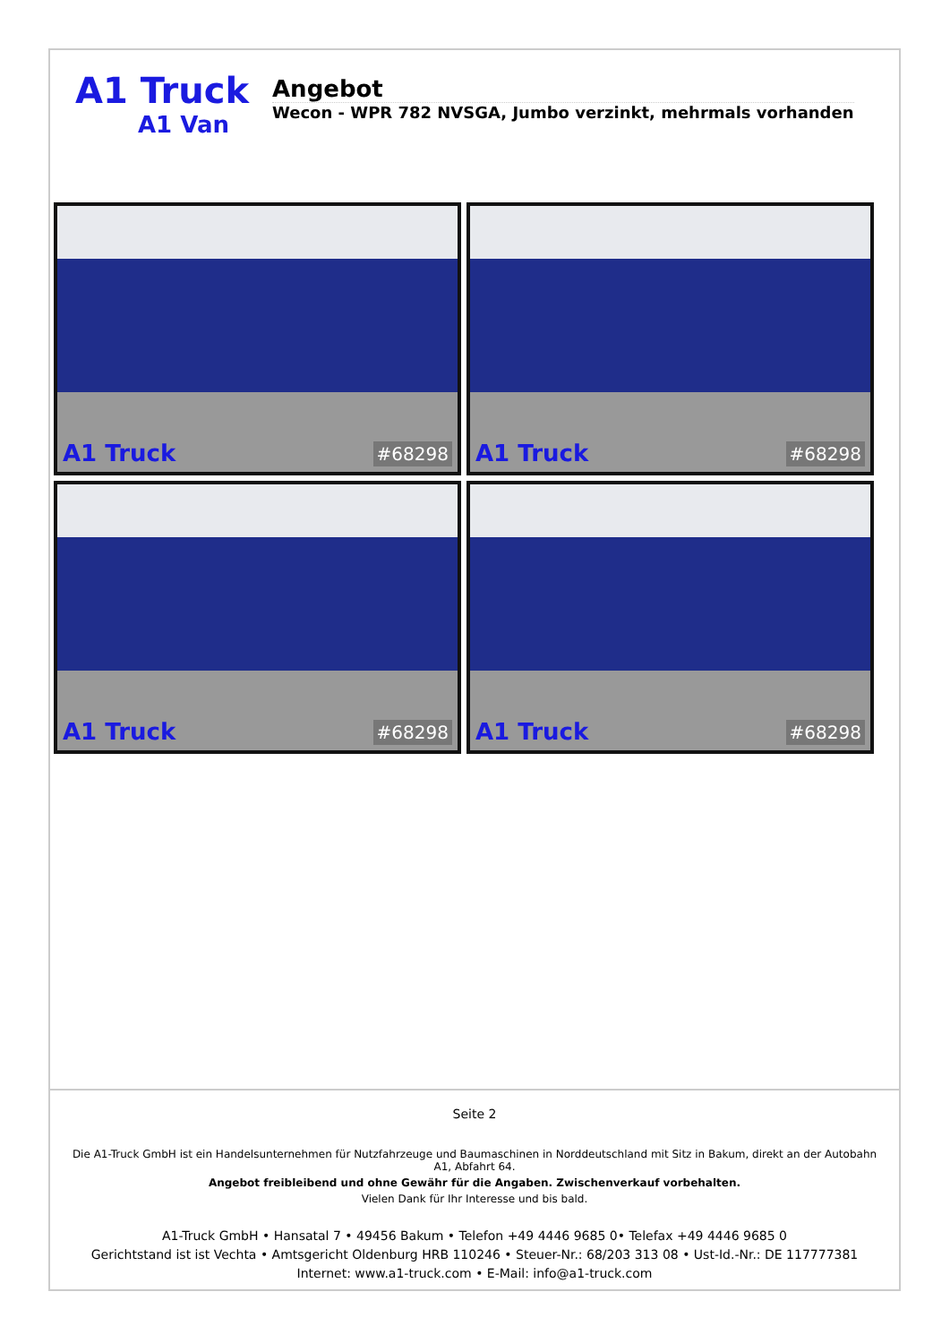A1 Truck
A1 Van
Angebot
Wecon - WPR 782 NVSGA, Jumbo verzinkt, mehrmals vorhanden
A1 Truck #68298
A1 Truck #68298
A1 Truck #68298
A1 Truck #68298
Seite 2
Die A1-Truck GmbH ist ein Handelsunternehmen für Nutzfahrzeuge und Baumaschinen in Norddeutschland mit Sitz in Bakum, direkt an der Autobahn A1, Abfahrt 64.
Angebot freibleibend und ohne Gewähr für die Angaben. Zwischenverkauf vorbehalten.
Vielen Dank für Ihr Interesse und bis bald.
A1-Truck GmbH • Hansatal 7 • 49456 Bakum • Telefon +49 4446 9685 0• Telefax +49 4446 9685 0
Gerichtstand ist ist Vechta • Amtsgericht Oldenburg HRB 110246 • Steuer-Nr.: 68/203 313 08 • Ust-Id.-Nr.: DE 117777381
Internet: www.a1-truck.com • E-Mail: info@a1-truck.com